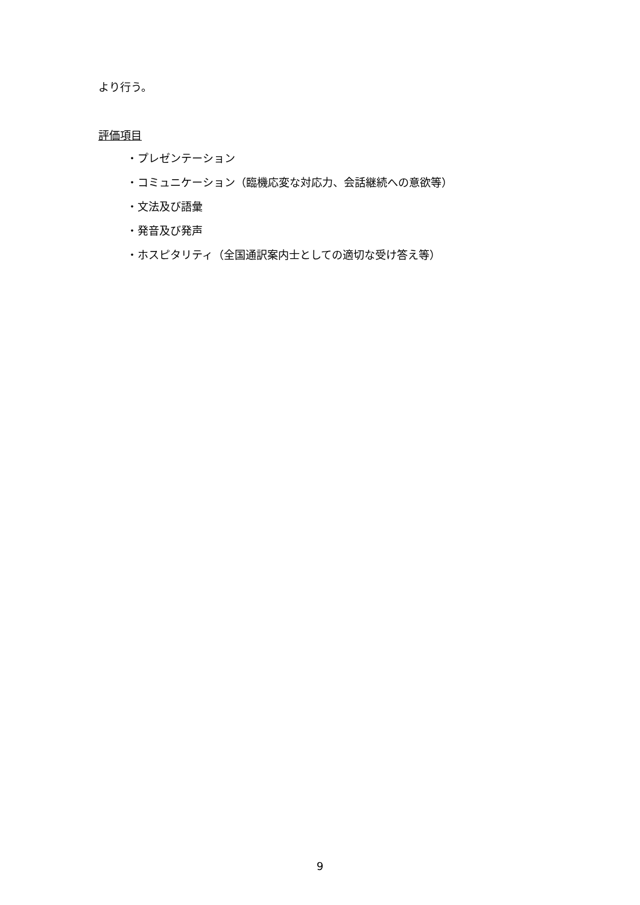より行う。
評価項目
・プレゼンテーション
・コミュニケーション（臨機応変な対応力、会話継続への意欲等）
・文法及び語彙
・発音及び発声
・ホスピタリティ（全国通訳案内士としての適切な受け答え等）
9